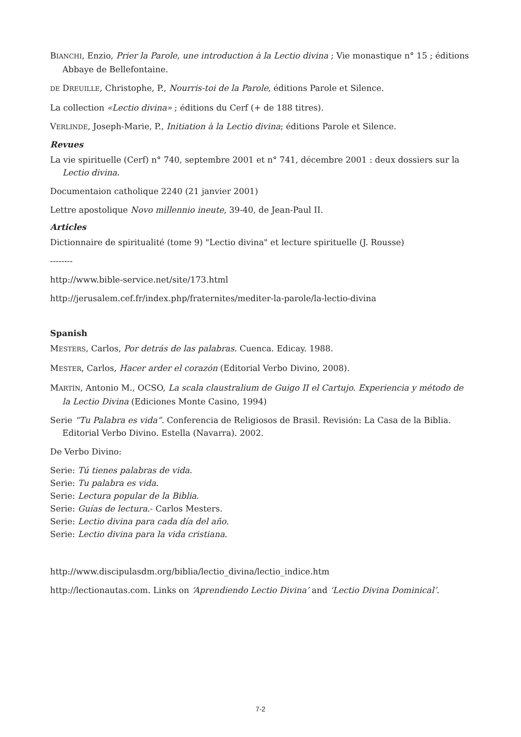BIANCHI, Enzio, Prier la Parole, une introduction à la Lectio divina ; Vie monastique n° 15 ; éditions Abbaye de Bellefontaine.
DE DREUILLE, Christophe, P., Nourris-toi de la Parole, éditions Parole et Silence.
La collection «Lectio divina» ; éditions du Cerf (+ de 188 titres).
VERLINDE, Joseph-Marie, P., Initiation à la Lectio divina; éditions Parole et Silence.
Revues
La vie spirituelle (Cerf) n° 740, septembre 2001 et n° 741, décembre 2001 : deux dossiers sur la Lectio divina.
Documentaion catholique 2240 (21 janvier 2001)
Lettre apostolique Novo millennio ineute, 39-40, de Jean-Paul II.
Articles
Dictionnaire de spiritualité (tome 9) "Lectio divina" et lecture spirituelle (J. Rousse)
--------
http://www.bible-service.net/site/173.html
http://jerusalem.cef.fr/index.php/fraternites/mediter-la-parole/la-lectio-divina
Spanish
MESTERS, Carlos, Por detrás de las palabras. Cuenca. Edicay. 1988.
MESTER, Carlos, Hacer arder el corazón (Editorial Verbo Divino, 2008).
MARTÍN, Antonio M., OCSO, La scala claustralium de Guigo II el Cartujo. Experiencia y método de la Lectio Divina (Ediciones Monte Casino, 1994)
Serie “Tu Palabra es vida”. Conferencia de Religiosos de Brasil. Revisión: La Casa de la Biblia. Editorial Verbo Divino. Estella (Navarra). 2002.
De Verbo Divino:
Serie: Tú tienes palabras de vida.
Serie: Tu palabra es vida.
Serie: Lectura popular de la Biblia.
Serie: Guías de lectura.- Carlos Mesters.
Serie: Lectio divina para cada día del año.
Serie: Lectio divina para la vida cristiana.
http://www.discipulasdm.org/biblia/lectio_divina/lectio_indice.htm
http://lectionautas.com. Links on ‘Aprendiendo Lectio Divina’ and ‘Lectio Divina Dominical’.
7-2